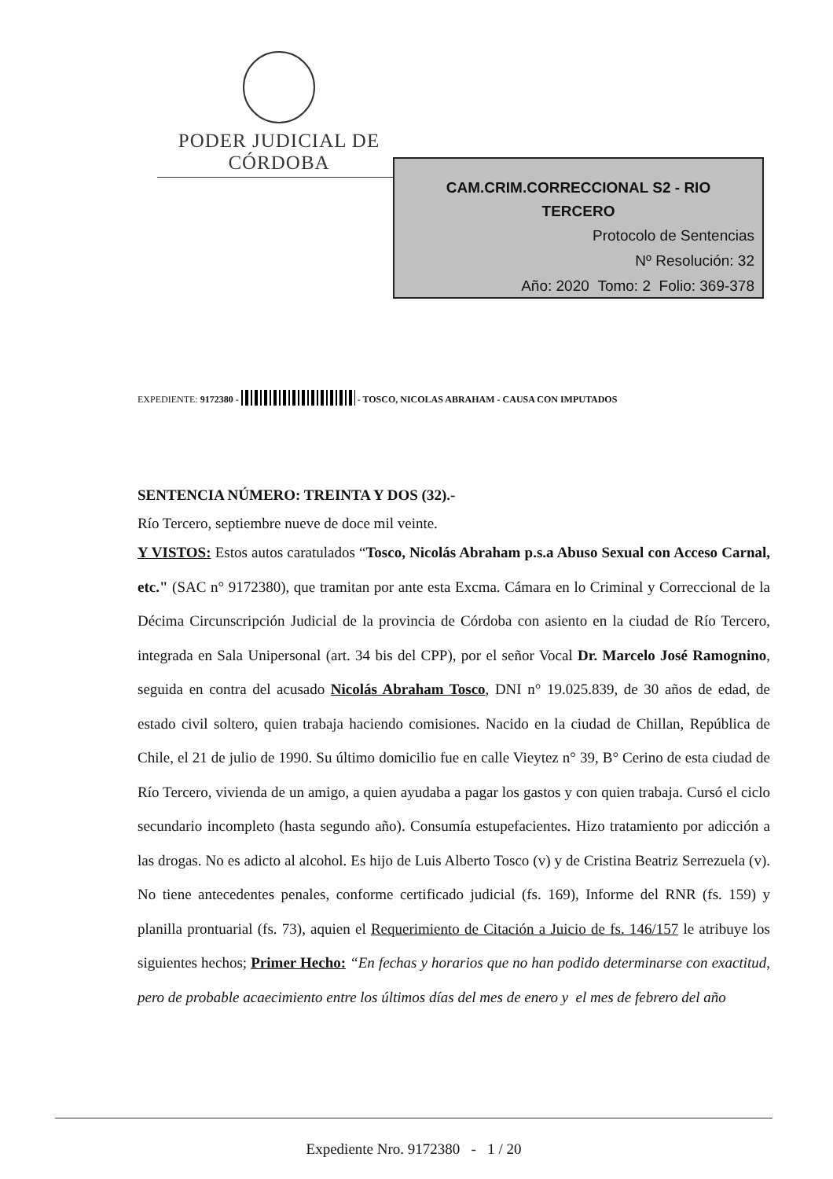PODER JUDICIAL DE CÓRDOBA
CAM.CRIM.CORRECCIONAL S2 - RIO
TERCERO
Protocolo de Sentencias
Nº Resolución: 32
Año: 2020 Tomo: 2 Folio: 369-378
EXPEDIENTE: 9172380 - - TOSCO, NICOLAS ABRAHAM - CAUSA CON IMPUTADOS
SENTENCIA NÚMERO: TREINTA Y DOS (32).-
Río Tercero, septiembre nueve de doce mil veinte.
Y VISTOS: Estos autos caratulados “Tosco, Nicolás Abraham p.s.a Abuso Sexual con Acceso Carnal, etc." (SAC n° 9172380), que tramitan por ante esta Excma. Cámara en lo Criminal y Correccional de la Décima Circunscripción Judicial de la provincia de Córdoba con asiento en la ciudad de Río Tercero, integrada en Sala Unipersonal (art. 34 bis del CPP), por el señor Vocal Dr. Marcelo José Ramognino, seguida en contra del acusado Nicolás Abraham Tosco, DNI n° 19.025.839, de 30 años de edad, de estado civil soltero, quien trabaja haciendo comisiones. Nacido en la ciudad de Chillan, República de Chile, el 21 de julio de 1990. Su último domicilio fue en calle Vieytez n° 39, B° Cerino de esta ciudad de Río Tercero, vivienda de un amigo, a quien ayudaba a pagar los gastos y con quien trabaja. Cursó el ciclo secundario incompleto (hasta segundo año). Consumía estupefacientes. Hizo tratamiento por adicción a las drogas. No es adicto al alcohol. Es hijo de Luis Alberto Tosco (v) y de Cristina Beatriz Serrezuela (v). No tiene antecedentes penales, conforme certificado judicial (fs. 169), Informe del RNR (fs. 159) y planilla prontuarial (fs. 73), aquien el Requerimiento de Citación a Juicio de fs. 146/157 le atribuye los siguientes hechos; Primer Hecho: “En fechas y horarios que no han podido determinarse con exactitud, pero de probable acaecimiento entre los últimos días del mes de enero y el mes de febrero del año
Expediente Nro. 9172380 - 1 / 20